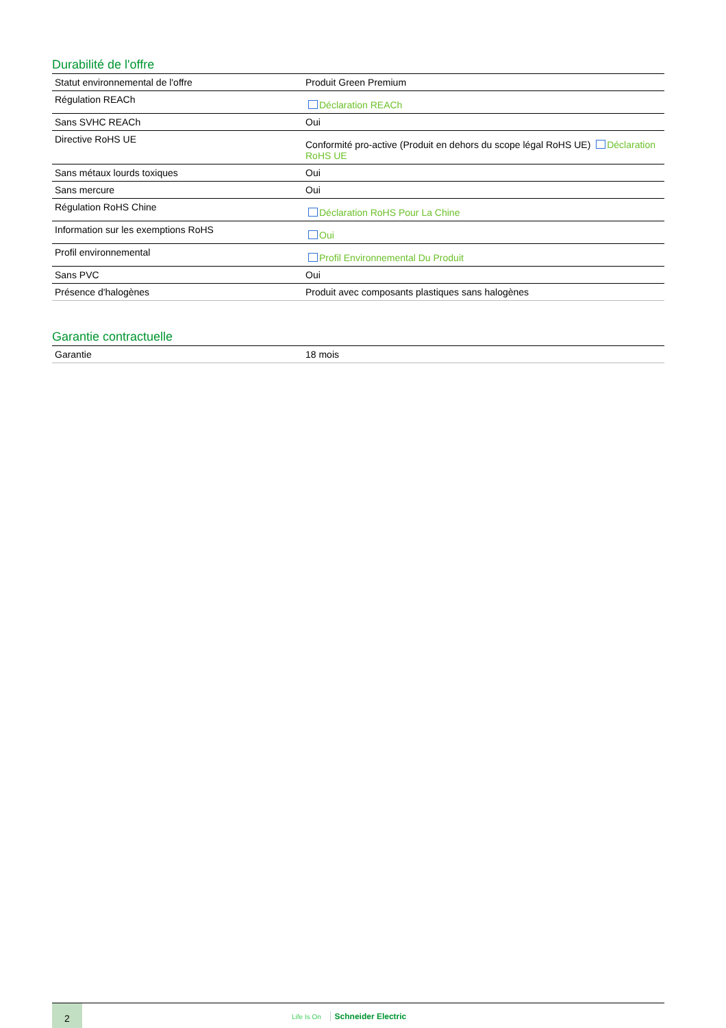Durabilité de l'offre
| Statut environnemental de l'offre | Produit Green Premium |
| Régulation REACh | Déclaration REACh |
| Sans SVHC REACh | Oui |
| Directive RoHS UE | Conformité pro-active (Produit en dehors du scope légal RoHS UE) Déclaration RoHS UE |
| Sans métaux lourds toxiques | Oui |
| Sans mercure | Oui |
| Régulation RoHS Chine | Déclaration RoHS Pour La Chine |
| Information sur les exemptions RoHS | Oui |
| Profil environnemental | Profil Environnemental Du Produit |
| Sans PVC | Oui |
| Présence d'halogènes | Produit avec composants plastiques sans halogènes |
Garantie contractuelle
| Garantie | 18 mois |
2
Life Is On Schneider Electric